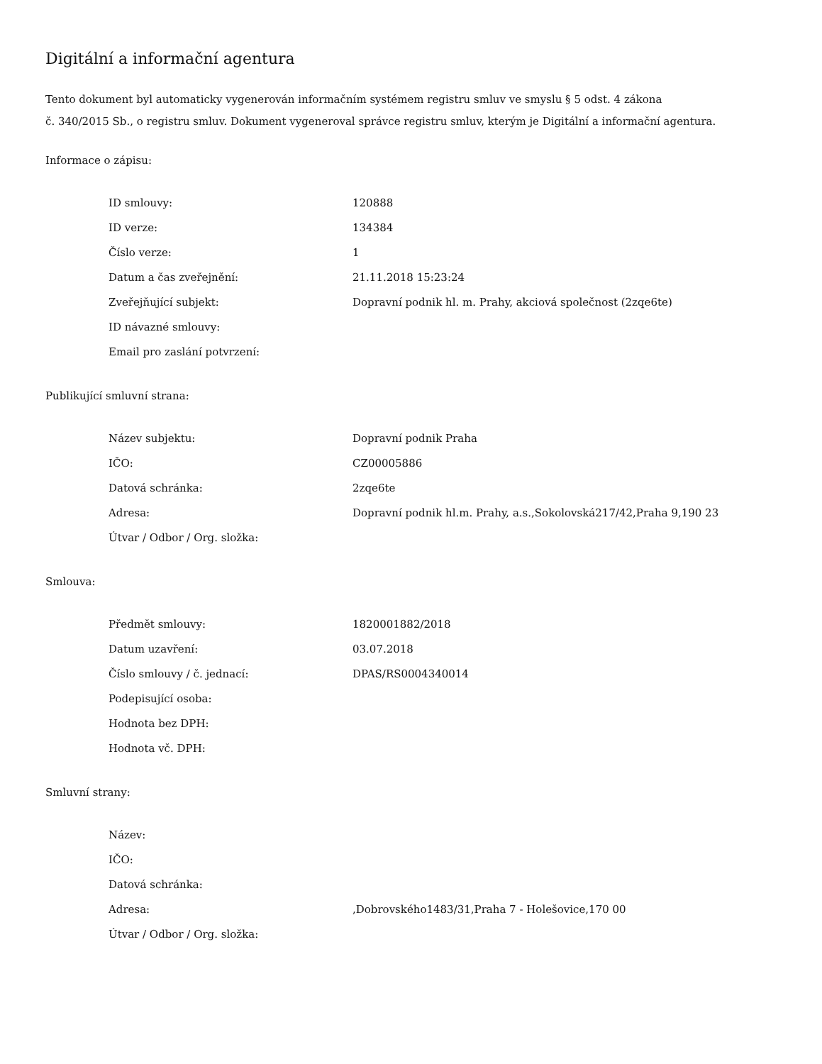Digitální a informační agentura
Tento dokument byl automaticky vygenerován informačním systémem registru smluv ve smyslu § 5 odst. 4 zákona
č. 340/2015 Sb., o registru smluv. Dokument vygeneroval správce registru smluv, kterým je Digitální a informační agentura.
Informace o zápisu:
| ID smlouvy: | 120888 |
| ID verze: | 134384 |
| Číslo verze: | 1 |
| Datum a čas zveřejnění: | 21.11.2018 15:23:24 |
| Zveřejňující subjekt: | Dopravní podnik hl. m. Prahy, akciová společnost (2zqe6te) |
| ID návazné smlouvy: | |
| Email pro zaslání potvrzení: | |
Publikující smluvní strana:
| Název subjektu: | Dopravní podnik Praha |
| IČO: | CZ00005886 |
| Datová schránka: | 2zqe6te |
| Adresa: | Dopravní podnik hl.m. Prahy, a.s.,Sokolovská217/42,Praha 9,190 23 |
| Útvar / Odbor / Org. složka: | |
Smlouva:
| Předmět smlouvy: | 1820001882/2018 |
| Datum uzavření: | 03.07.2018 |
| Číslo smlouvy / č. jednací: | DPAS/RS0004340014 |
| Podepisující osoba: | |
| Hodnota bez DPH: | |
| Hodnota vč. DPH: | |
Smluvní strany:
| Název: | |
| IČO: | |
| Datová schránka: | |
| Adresa: | ,Dobrovského1483/31,Praha 7 - Holešovice,170 00 |
| Útvar / Odbor / Org. složka: | |